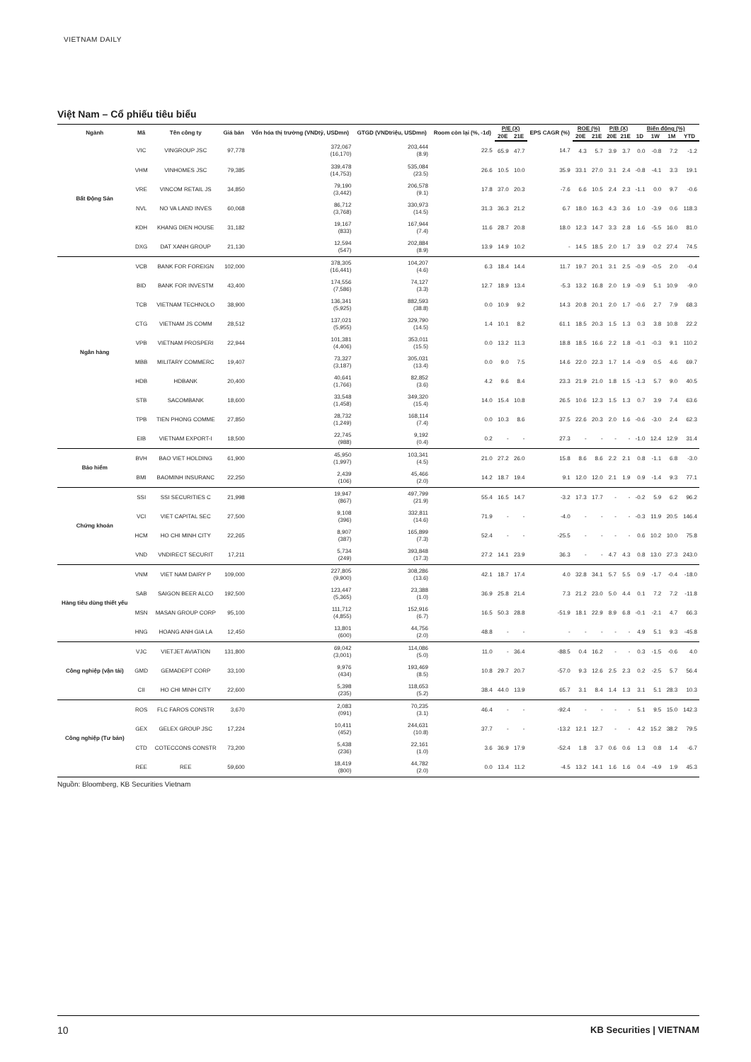VIETNAM DAILY
Việt Nam – Cổ phiếu tiêu biểu
| Ngành | Mã | Tên công ty | Giá bán | Vốn hóa thị trường (VNDtỷ, USDmn) | GTGD (VNDtriệu, USDmn) | Room còn lại (%, -1d) | P/E (X) | | EPS CAGR (%) | ROE (%) | | P/B (X) | | Biến động (%) | | | |
| --- | --- | --- | --- | --- | --- | --- | --- | --- | --- | --- | --- | --- | --- | --- | --- | --- | --- |
| | | | | | | | 20E | 21E | | 20E | 21E | 20E | 21E | 1D | 1W | 1M | YTD |
| Bất Động Sản | VIC | VINGROUP JSC | 97,778 | 372,067 (16,170) | 203,444 (8.9) | 22.5 | 65.9 | 47.7 | 14.7 | 4.3 | 5.7 | 3.9 | 3.7 | 0.0 | -0.8 | 7.2 | -1.2 |
| | VHM | VINHOMES JSC | 79,385 | 339,478 (14,753) | 535,084 (23.5) | 26.6 | 10.5 | 10.0 | 35.9 | 33.1 | 27.0 | 3.1 | 2.4 | -0.8 | -4.1 | 3.3 | 19.1 |
| | VRE | VINCOM RETAIL JS | 34,850 | 79,190 (3,442) | 206,578 (9.1) | 17.8 | 37.0 | 20.3 | -7.6 | 6.6 | 10.5 | 2.4 | 2.3 | -1.1 | 0.0 | 9.7 | -0.6 |
| | NVL | NO VA LAND INVES | 60,068 | 86,712 (3,768) | 330,973 (14.5) | 31.3 | 36.3 | 21.2 | 6.7 | 18.0 | 16.3 | 4.3 | 3.6 | 1.0 | -3.9 | 0.6 | 118.3 |
| | KDH | KHANG DIEN HOUSE | 31,182 | 19,167 (833) | 167,944 (7.4) | 11.6 | 28.7 | 20.8 | 18.0 | 12.3 | 14.7 | 3.3 | 2.8 | 1.6 | -5.5 | 16.0 | 81.0 |
| | DXG | DAT XANH GROUP | 21,130 | 12,594 (547) | 202,884 (8.9) | 13.9 | 14.9 | 10.2 | - | 14.5 | 18.5 | 2.0 | 1.7 | 3.9 | 0.2 | 27.4 | 74.5 |
| Ngân hàng | VCB | BANK FOR FOREIGN | 102,000 | 378,305 (16,441) | 104,207 (4.6) | 6.3 | 18.4 | 14.4 | 11.7 | 19.7 | 20.1 | 3.1 | 2.5 | -0.9 | -0.5 | 2.0 | -0.4 |
| | BID | BANK FOR INVESTM | 43,400 | 174,556 (7,586) | 74,127 (3.3) | 12.7 | 18.9 | 13.4 | -5.3 | 13.2 | 16.8 | 2.0 | 1.9 | -0.9 | 5.1 | 10.9 | -9.0 |
| | TCB | VIETNAM TECHNOLO | 38,900 | 136,341 (5,925) | 882,593 (38.8) | 0.0 | 10.9 | 9.2 | 14.3 | 20.8 | 20.1 | 2.0 | 1.7 | -0.6 | 2.7 | 7.9 | 68.3 |
| | CTG | VIETNAM JS COMM | 28,512 | 137,021 (5,955) | 329,790 (14.5) | 1.4 | 10.1 | 8.2 | 61.1 | 18.5 | 20.3 | 1.5 | 1.3 | 0.3 | 3.8 | 10.8 | 22.2 |
| | VPB | VIETNAM PROSPERI | 22,944 | 101,381 (4,406) | 353,011 (15.5) | 0.0 | 13.2 | 11.3 | 18.8 | 18.5 | 16.6 | 2.2 | 1.8 | -0.1 | -0.3 | 9.1 | 110.2 |
| | MBB | MILITARY COMMERC | 19,407 | 73,327 (3,187) | 305,031 (13.4) | 0.0 | 9.0 | 7.5 | 14.6 | 22.0 | 22.3 | 1.7 | 1.4 | -0.9 | 0.5 | 4.6 | 69.7 |
| | HDB | HDBANK | 20,400 | 40,641 (1,766) | 82,852 (3.6) | 4.2 | 9.6 | 8.4 | 23.3 | 21.9 | 21.0 | 1.8 | 1.5 | -1.3 | 5.7 | 9.0 | 40.5 |
| | STB | SACOMBANK | 18,600 | 33,548 (1,458) | 349,320 (15.4) | 14.0 | 15.4 | 10.8 | 26.5 | 10.6 | 12.3 | 1.5 | 1.3 | 0.7 | 3.9 | 7.4 | 63.6 |
| | TPB | TIEN PHONG COMME | 27,850 | 28,732 (1,249) | 168,114 (7.4) | 0.0 | 10.3 | 8.6 | 37.5 | 22.6 | 20.3 | 2.0 | 1.6 | -0.6 | -3.0 | 2.4 | 62.3 |
| | EIB | VIETNAM EXPORT-I | 18,500 | 22,745 (988) | 9,192 (0.4) | 0.2 | - | - | 27.3 | - | - | - | - | -1.0 | 12.4 | 12.9 | 31.4 |
| Bảo hiểm | BVH | BAO VIET HOLDING | 61,900 | 45,950 (1,997) | 103,341 (4.5) | 21.0 | 27.2 | 26.0 | 15.8 | 8.6 | 8.6 | 2.2 | 2.1 | 0.8 | -1.1 | 6.8 | -3.0 |
| | BMI | BAOMINH INSURANC | 22,250 | 2,439 (106) | 45,466 (2.0) | 14.2 | 18.7 | 19.4 | 9.1 | 12.0 | 12.0 | 2.1 | 1.9 | 0.9 | -1.4 | 9.3 | 77.1 |
| Chứng khoán | SSI | SSI SECURITIES C | 21,998 | 19,947 (867) | 497,799 (21.9) | 55.4 | 16.5 | 14.7 | -3.2 | 17.3 | 17.7 | - | - | -0.2 | 5.9 | 6.2 | 96.2 |
| | VCI | VIET CAPITAL SEC | 27,500 | 9,108 (396) | 332,811 (14.6) | 71.9 | - | - | -4.0 | - | - | - | - | -0.3 | 11.9 | 20.5 | 146.4 |
| | HCM | HO CHI MINH CITY | 22,265 | 8,907 (387) | 165,899 (7.3) | 52.4 | - | - | -25.5 | - | - | - | - | 0.6 | 10.2 | 10.0 | 75.8 |
| | VND | VNDIRECT SECURIT | 17,211 | 5,734 (249) | 393,848 (17.3) | 27.2 | 14.1 | 23.9 | 36.3 | - | - | 4.7 | 4.3 | 0.8 | 13.0 | 27.3 | 243.0 |
| Hàng tiêu dùng thiết yếu | VNM | VIET NAM DAIRY P | 109,000 | 227,805 (9,900) | 308,286 (13.6) | 42.1 | 18.7 | 17.4 | 4.0 | 32.8 | 34.1 | 5.7 | 5.5 | 0.9 | -1.7 | -0.4 | -18.0 |
| | SAB | SAIGON BEER ALCO | 192,500 | 123,447 (5,365) | 23,388 (1.0) | 36.9 | 25.8 | 21.4 | 7.3 | 21.2 | 23.0 | 5.0 | 4.4 | 0.1 | 7.2 | 7.2 | -11.8 |
| | MSN | MASAN GROUP CORP | 95,100 | 111,712 (4,855) | 152,916 (6.7) | 16.5 | 50.3 | 28.8 | -51.9 | 18.1 | 22.9 | 8.9 | 6.8 | -0.1 | -2.1 | 4.7 | 66.3 |
| | HNG | HOANG ANH GIA LA | 12,450 | 13,801 (600) | 44,756 (2.0) | 48.8 | - | - | - | - | - | - | - | 4.9 | 5.1 | 9.3 | -45.8 |
| Công nghiệp (vận tải) | VJC | VIETJET AVIATION | 131,800 | 69,042 (3,001) | 114,086 (5.0) | 11.0 | - | 36.4 | -88.5 | 0.4 | 16.2 | - | - | 0.3 | -1.5 | -0.6 | 4.0 |
| | GMD | GEMADEPT CORP | 33,100 | 9,976 (434) | 193,469 (8.5) | 10.8 | 29.7 | 20.7 | -57.0 | 9.3 | 12.6 | 2.5 | 2.3 | 0.2 | -2.5 | 5.7 | 56.4 |
| | CII | HO CHI MINH CITY | 22,600 | 5,398 (235) | 118,653 (5.2) | 38.4 | 44.0 | 13.9 | 65.7 | 3.1 | 8.4 | 1.4 | 1.3 | 3.1 | 5.1 | 28.3 | 10.3 |
| Công nghiệp (Tư bản) | ROS | FLC FAROS CONSTR | 3,670 | 2,083 (091) | 70,235 (3.1) | 46.4 | - | - | -92.4 | - | - | - | - | 5.1 | 9.5 | 15.0 | 142.3 |
| | GEX | GELEX GROUP JSC | 17,224 | 10,411 (452) | 244,631 (10.8) | 37.7 | - | - | -13.2 | 12.1 | 12.7 | - | - | 4.2 | 15.2 | 38.2 | 79.5 |
| | CTD | COTECCONS CONSTR | 73,200 | 5,438 (236) | 22,161 (1.0) | 3.6 | 36.9 | 17.9 | -52.4 | 1.8 | 3.7 | 0.6 | 0.6 | 1.3 | 0.8 | 1.4 | -6.7 |
| | REE | REE | 59,600 | 18,419 (800) | 44,782 (2.0) | 0.0 | 13.4 | 11.2 | -4.5 | 13.2 | 14.1 | 1.6 | 1.6 | 0.4 | -4.9 | 1.9 | 45.3 |
Nguồn: Bloomberg, KB Securities Vietnam
10 KB Securities | VIETNAM